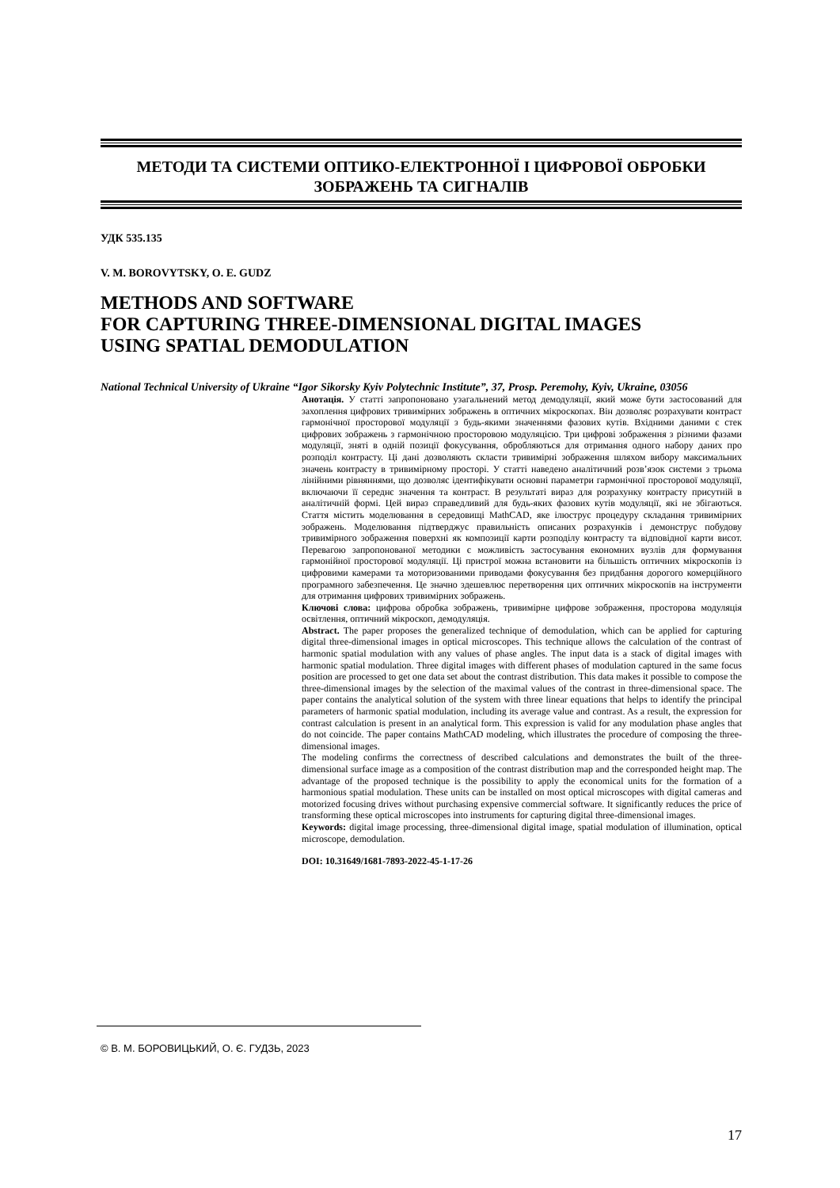МЕТОДИ ТА СИСТЕМИ ОПТИКО-ЕЛЕКТРОННОЇ І ЦИФРОВОЇ ОБРОБКИ
ЗОБРАЖЕНЬ ТА СИГНАЛІВ
УДК 535.135
V. M. BOROVYTSKY, O. E. GUDZ
METHODS AND SOFTWARE
FOR CAPTURING THREE-DIMENSIONAL DIGITAL IMAGES
USING SPATIAL DEMODULATION
National Technical University of Ukraine “Igor Sikorsky Kyiv Polytechnic Institute”, 37, Prosp. Peremohy, Kyiv, Ukraine, 03056
Анотація. У статті запропоновано узагальнений метод демодуляції, який може бути застосований для захоплення цифрових тривимірних зображень в оптичних мікроскопах. Він дозволяє розрахувати контраст гармонічної просторової модуляції з будь-якими значеннями фазових кутів. Вхідними даними є стек цифрових зображень з гармонічною просторовою модуляцією. Три цифрові зображення з різними фазами модуляції, зняті в одній позиції фокусування, обробляються для отримання одного набору даних про розподіл контрасту. Ці дані дозволяють скласти тривимірні зображення шляхом вибору максимальних значень контрасту в тривимірному просторі. У статті наведено аналітичний розв’язок системи з трьома лінійними рівняннями, що дозволяє ідентифікувати основні параметри гармонічної просторової модуляції, включаючи її середнє значення та контраст. В результаті вираз для розрахунку контрасту присутній в аналітичній формі. Цей вираз справедливий для будь-яких фазових кутів модуляції, які не збігаються. Стаття містить моделювання в середовищі MathCAD, яке ілюструє процедуру складання тривимірних зображень. Моделювання підтверджує правильність описаних розрахунків і демонструє побудову тривимірного зображення поверхні як композиції карти розподілу контрасту та відповідної карти висот. Перевагою запропонованої методики є можливість застосування економних вузлів для формування гармонійної просторової модуляції. Ці пристрої можна встановити на більшість оптичних мікроскопів із цифровими камерами та моторизованими приводами фокусування без придбання дорогого комерційного програмного забезпечення. Це значно здешевлює перетворення цих оптичних мікроскопів на інструменти для отримання цифрових тривимірних зображень.
Ключові слова: цифрова обробка зображень, тривимірне цифрове зображення, просторова модуляція освітлення, оптичний мікроскоп, демодуляція.
Abstract. The paper proposes the generalized technique of demodulation, which can be applied for capturing digital three-dimensional images in optical microscopes. This technique allows the calculation of the contrast of harmonic spatial modulation with any values of phase angles. The input data is a stack of digital images with harmonic spatial modulation. Three digital images with different phases of modulation captured in the same focus position are processed to get one data set about the contrast distribution. This data makes it possible to compose the three-dimensional images by the selection of the maximal values of the contrast in three-dimensional space. The paper contains the analytical solution of the system with three linear equations that helps to identify the principal parameters of harmonic spatial modulation, including its average value and contrast. As a result, the expression for contrast calculation is present in an analytical form. This expression is valid for any modulation phase angles that do not coincide. The paper contains MathCAD modeling, which illustrates the procedure of composing the three-dimensional images.
The modeling confirms the correctness of described calculations and demonstrates the built of the three-dimensional surface image as a composition of the contrast distribution map and the corresponded height map. The advantage of the proposed technique is the possibility to apply the economical units for the formation of a harmonious spatial modulation. These units can be installed on most optical microscopes with digital cameras and motorized focusing drives without purchasing expensive commercial software. It significantly reduces the price of transforming these optical microscopes into instruments for capturing digital three-dimensional images.
Keywords: digital image processing, three-dimensional digital image, spatial modulation of illumination, optical microscope, demodulation.
DOI: 10.31649/1681-7893-2022-45-1-17-26
© В. М. БОРОВИЦЬКИЙ, О. Є. ГУДЗЬ, 2023
17